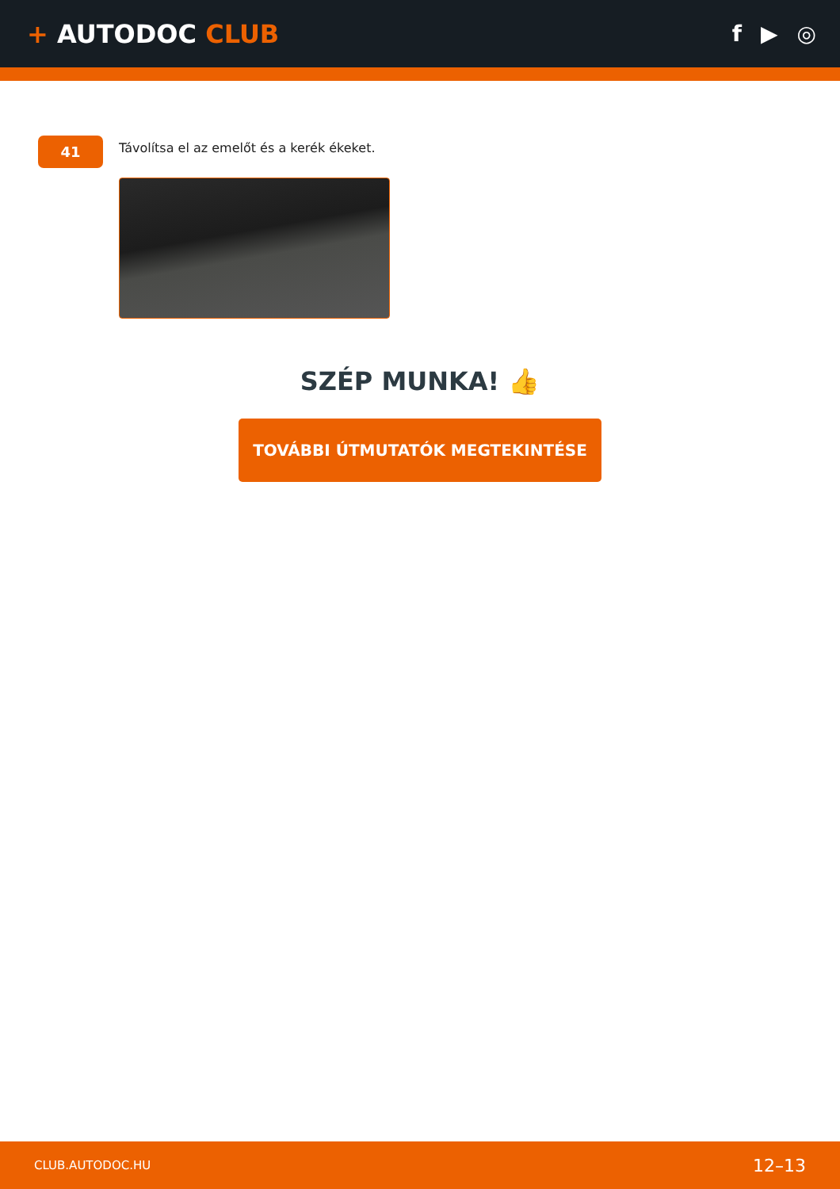+ AUTODOC CLUB f ▶ ◎
41
Távolítsa el az emelőt és a kerék ékeket.
SZÉP MUNKA! 👍
TOVÁBBI ÚTMUTATÓK MEGTEKINTÉSE
CLUB.AUTODOC.HU 12–13